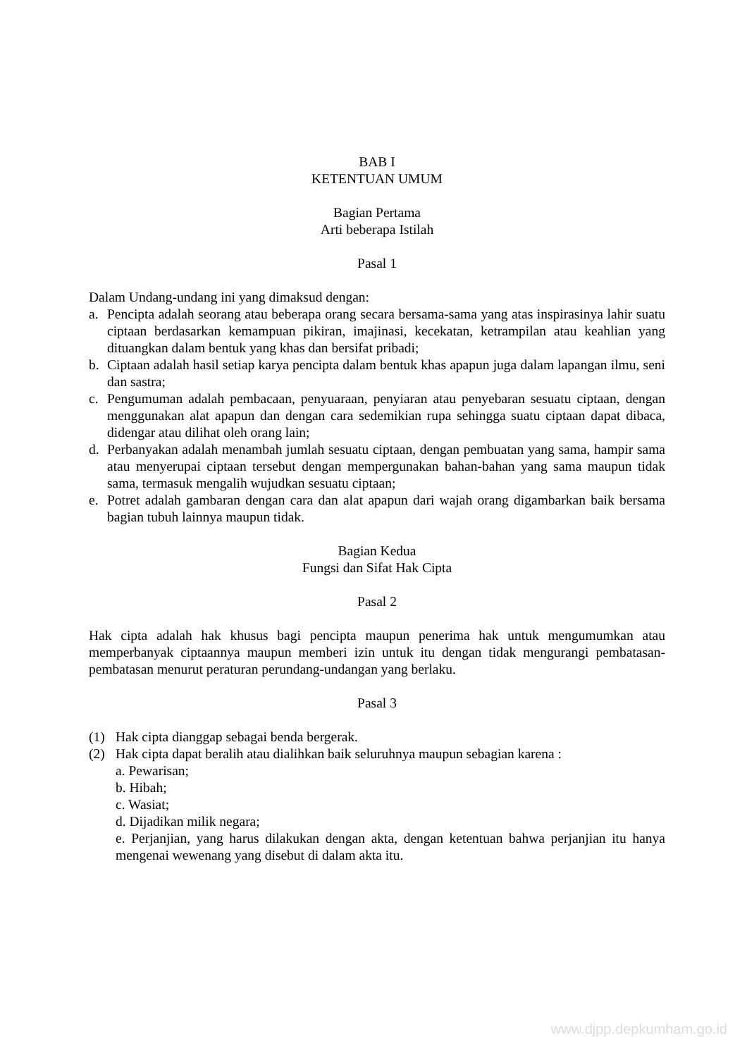BAB I
KETENTUAN UMUM
Bagian Pertama
Arti beberapa Istilah
Pasal 1
Dalam Undang-undang ini yang dimaksud dengan:
a. Pencipta adalah seorang atau beberapa orang secara bersama-sama yang atas inspirasinya lahir suatu ciptaan berdasarkan kemampuan pikiran, imajinasi, kecekatan, ketrampilan atau keahlian yang dituangkan dalam bentuk yang khas dan bersifat pribadi;
b. Ciptaan adalah hasil setiap karya pencipta dalam bentuk khas apapun juga dalam lapangan ilmu, seni dan sastra;
c. Pengumuman adalah pembacaan, penyuaraan, penyiaran atau penyebaran sesuatu ciptaan, dengan menggunakan alat apapun dan dengan cara sedemikian rupa sehingga suatu ciptaan dapat dibaca, didengar atau dilihat oleh orang lain;
d. Perbanyakan adalah menambah jumlah sesuatu ciptaan, dengan pembuatan yang sama, hampir sama atau menyerupai ciptaan tersebut dengan mempergunakan bahan-bahan yang sama maupun tidak sama, termasuk mengalih wujudkan sesuatu ciptaan;
e. Potret adalah gambaran dengan cara dan alat apapun dari wajah orang digambarkan baik bersama bagian tubuh lainnya maupun tidak.
Bagian Kedua
Fungsi dan Sifat Hak Cipta
Pasal 2
Hak cipta adalah hak khusus bagi pencipta maupun penerima hak untuk mengumumkan atau memperbanyak ciptaannya maupun memberi izin untuk itu dengan tidak mengurangi pembatasan-pembatasan menurut peraturan perundang-undangan yang berlaku.
Pasal 3
(1) Hak cipta dianggap sebagai benda bergerak.
(2) Hak cipta dapat beralih atau dialihkan baik seluruhnya maupun sebagian karena :
a. Pewarisan;
b. Hibah;
c. Wasiat;
d. Dijadikan milik negara;
e. Perjanjian, yang harus dilakukan dengan akta, dengan ketentuan bahwa perjanjian itu hanya mengenai wewenang yang disebut di dalam akta itu.
www.djpp.depkumham.go.id